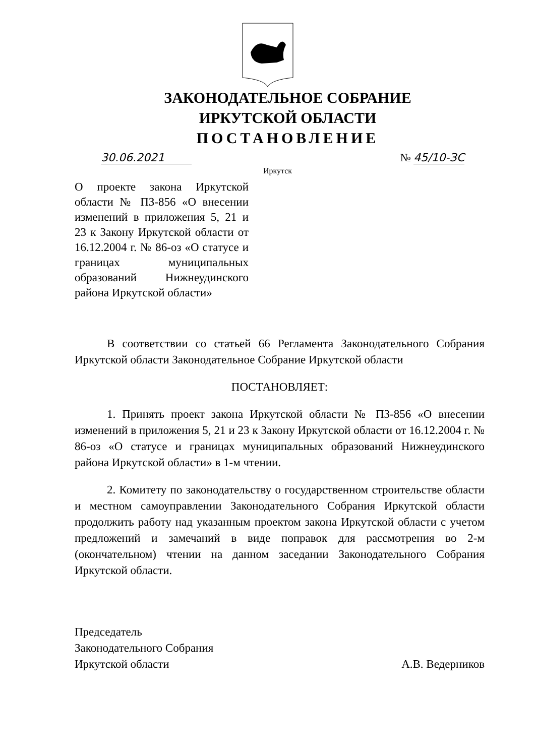ЗАКОНОДАТЕЛЬНОЕ СОБРАНИЕ
ИРКУТСКОЙ ОБЛАСТИ
ПОСТАНОВЛЕНИЕ
30.06.2021 № 45/10-ЗС
Иркутск
О проекте закона Иркутской области № ПЗ-856 «О внесении изменений в приложения 5, 21 и 23 к Закону Иркутской области от 16.12.2004 г. № 86-оз «О статусе и границах муниципальных образований Нижнеудинского района Иркутской области»
В соответствии со статьей 66 Регламента Законодательного Собрания Иркутской области Законодательное Собрание Иркутской области
ПОСТАНОВЛЯЕТ:
1. Принять проект закона Иркутской области № ПЗ-856 «О внесении изменений в приложения 5, 21 и 23 к Закону Иркутской области от 16.12.2004 г. № 86-оз «О статусе и границах муниципальных образований Нижнеудинского района Иркутской области» в 1-м чтении.
2. Комитету по законодательству о государственном строительстве области и местном самоуправлении Законодательного Собрания Иркутской области продолжить работу над указанным проектом закона Иркутской области с учетом предложений и замечаний в виде поправок для рассмотрения во 2-м (окончательном) чтении на данном заседании Законодательного Собрания Иркутской области.
Председатель
Законодательного Собрания
Иркутской области
А.В. Ведерников